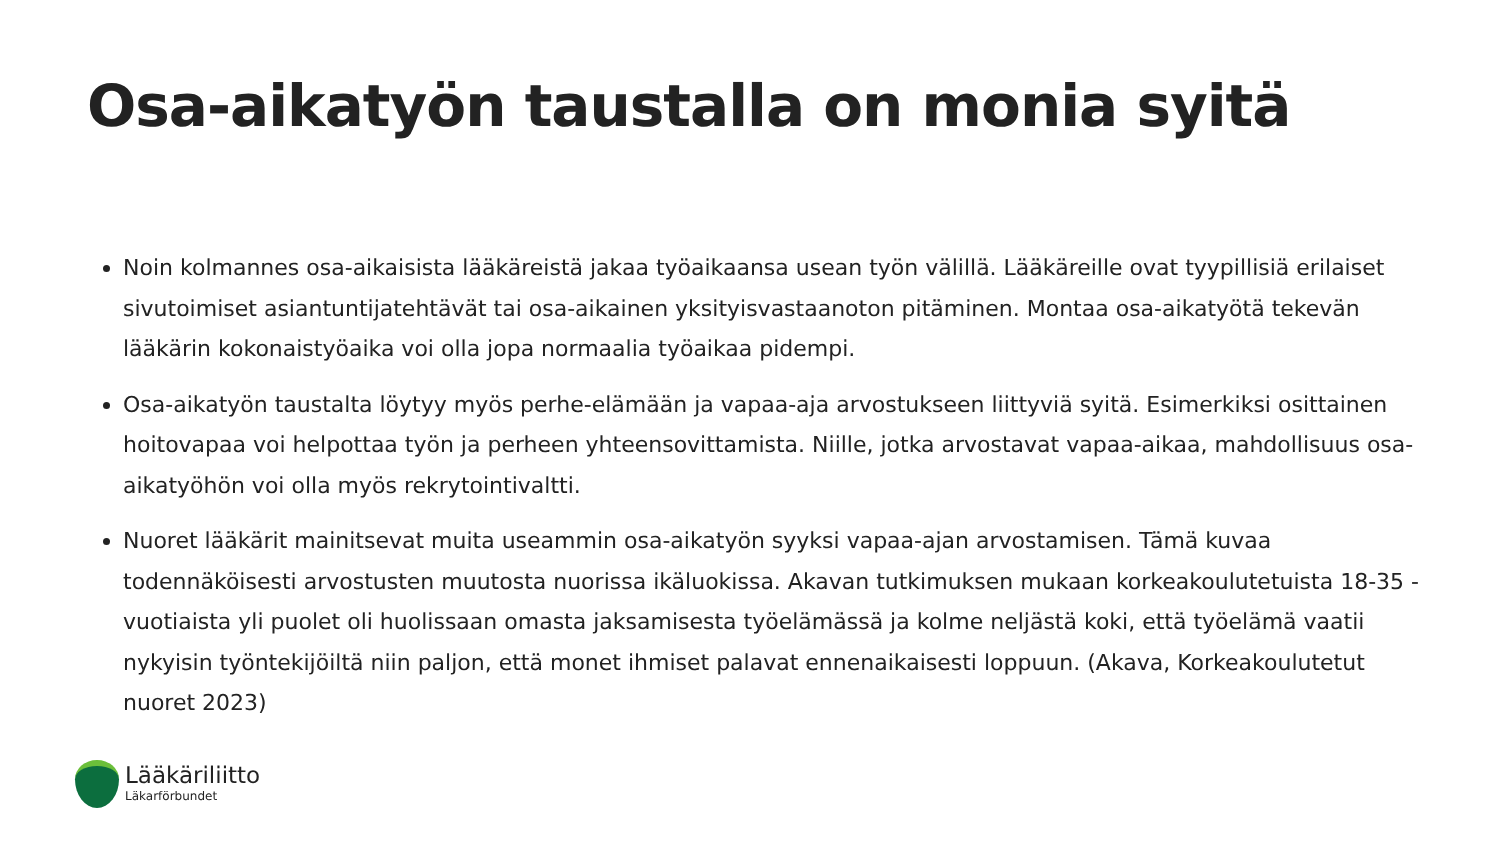Osa-aikatyön taustalla on monia syitä
Noin kolmannes osa-aikaisista lääkäreistä jakaa työaikaansa usean työn välillä. Lääkäreille ovat tyypillisiä erilaiset sivutoimiset asiantuntijatehtävät tai osa-aikainen yksityisvastaanoton pitäminen. Montaa osa-aikatyötä tekevän lääkärin kokonaistyöaika voi olla jopa normaalia työaikaa pidempi.
Osa-aikatyön taustalta löytyy myös perhe-elämään ja vapaa-aja arvostukseen liittyviä syitä. Esimerkiksi osittainen hoitovapaa voi helpottaa työn ja perheen yhteensovittamista. Niille, jotka arvostavat vapaa-aikaa, mahdollisuus osa-aikatyöhön voi olla myös rekrytointivaltti.
Nuoret lääkärit mainitsevat muita useammin osa-aikatyön syyksi vapaa-ajan arvostamisen. Tämä kuvaa todennäköisesti arvostusten muutosta nuorissa ikäluokissa. Akavan tutkimuksen mukaan korkeakoulutetuista 18-35 -vuotiaista yli puolet oli huolissaan omasta jaksamisesta työelämässä ja kolme neljästä koki, että työelämä vaatii nykyisin työntekijöiltä niin paljon, että monet ihmiset palavat ennenaikaisesti loppuun. (Akava, Korkeakoulutetut nuoret 2023)
Lääkäriliitto
Läkarförbundet